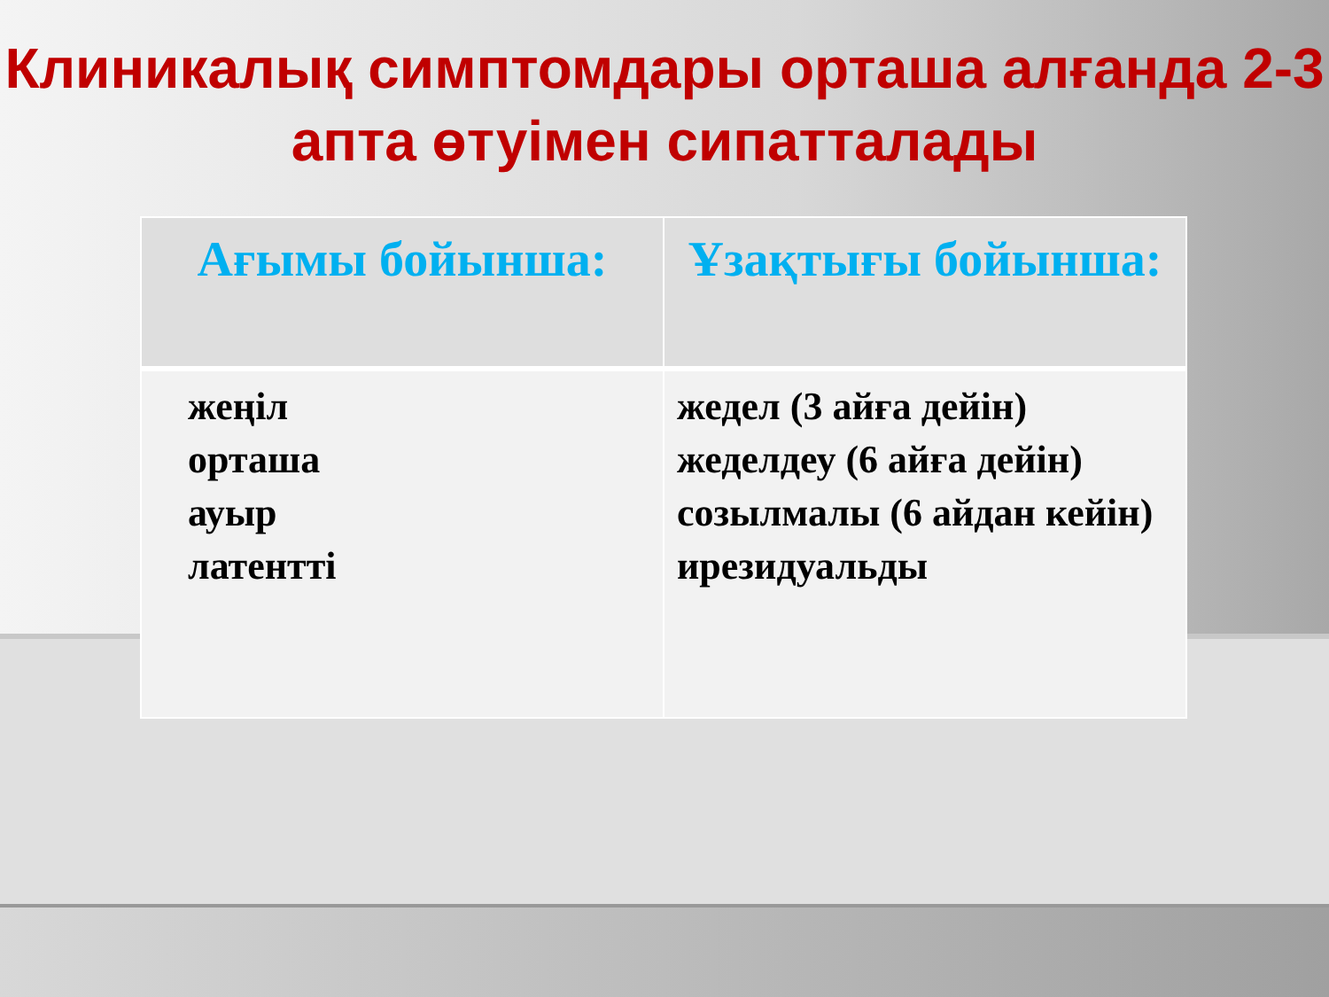Клиникалық симптомдары орташа алғанда 2-3 апта өтуімен сипатталады
| Ағымы бойынша: | Ұзақтығы бойынша: |
| --- | --- |
| жеңіл орташа ауыр латентті | жедел (3 айға дейін) жеделдеу (6 айға дейін) созылмалы (6 айдан кейін) ирезидуальды |